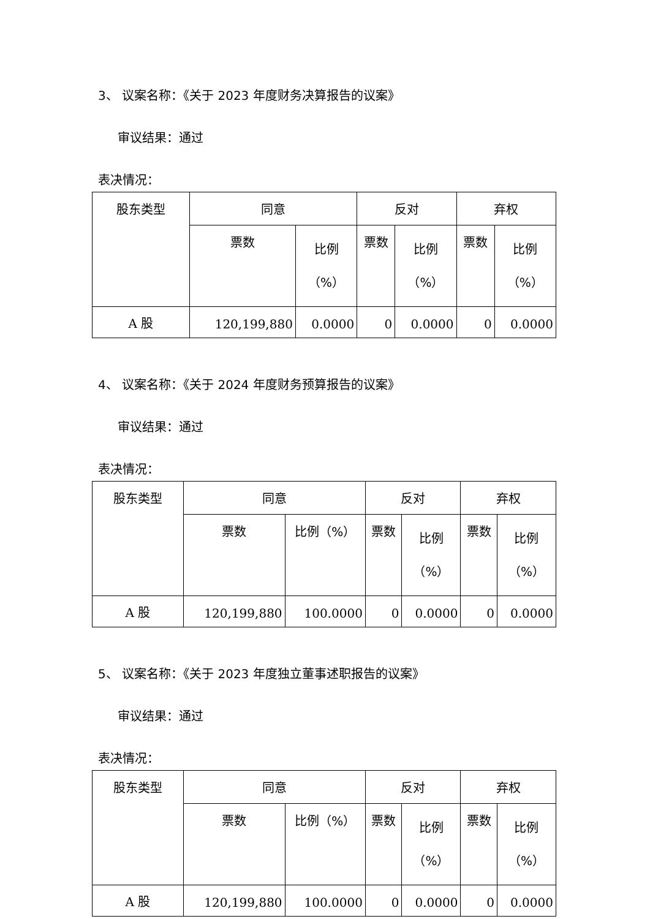3、 议案名称：《关于 2023 年度财务决算报告的议案》
审议结果：通过
表决情况：
| 股东类型 | 同意 | | 反对 | | 弃权 | |
| --- | --- | --- | --- | --- | --- | --- |
| | 票数 | 比例 （%） | 票数 | 比例 （%） | 票数 | 比例 （%） |
| A 股 | 120,199,880 | 0.0000 | 0 | 0.0000 | 0 | 0.0000 |
4、 议案名称：《关于 2024 年度财务预算报告的议案》
审议结果：通过
表决情况：
| 股东类型 | 同意 | | 反对 | | 弃权 | |
| --- | --- | --- | --- | --- | --- | --- |
| | 票数 | 比例（%） | 票数 | 比例 （%） | 票数 | 比例 （%） |
| A 股 | 120,199,880 | 100.0000 | 0 | 0.0000 | 0 | 0.0000 |
5、 议案名称：《关于 2023 年度独立董事述职报告的议案》
审议结果：通过
表决情况：
| 股东类型 | 同意 | | 反对 | | 弃权 | |
| --- | --- | --- | --- | --- | --- | --- |
| | 票数 | 比例（%） | 票数 | 比例 （%） | 票数 | 比例 （%） |
| A 股 | 120,199,880 | 100.0000 | 0 | 0.0000 | 0 | 0.0000 |